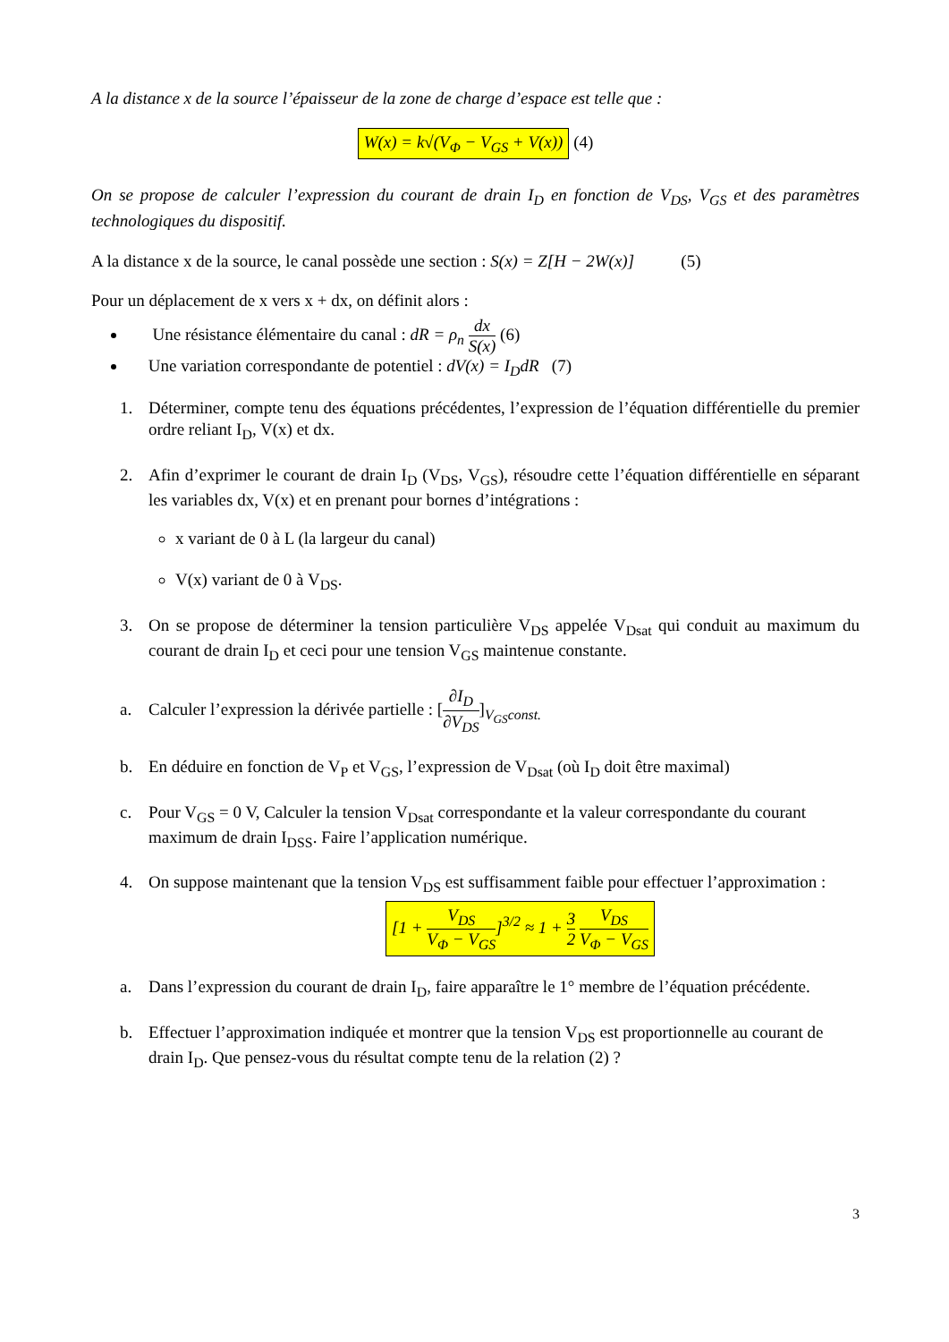A la distance x de la source l’épaisseur de la zone de charge d’espace est telle que :
W(x) = k√(V<sub>Φ</sub> − V<sub>GS</sub> + V(x)) (4)
On se propose de calculer l’expression du courant de drain I<sub>D</sub> en fonction de V<sub>DS</sub>, V<sub>GS</sub> et des paramètres technologiques du dispositif.
A la distance x de la source, le canal possède une section : S(x) = Z[H − 2W(x)] (5)
Pour un déplacement de x vers x + dx, on définit alors :
Une résistance élémentaire du canal : dR = ρ<sub>n</sub> dx S(x) (6)
Une variation correspondante de potentiel : dV(x) = I<sub>D</sub>dR (7)
1. Déterminer, compte tenu des équations précédentes, l’expression de l’équation différentielle du premier ordre reliant I<sub>D</sub>, V(x) et dx.
2. Afin d’exprimer le courant de drain I<sub>D</sub> (V<sub>DS</sub>, V<sub>GS</sub>), résoudre cette l’équation différentielle en séparant les variables dx, V(x) et en prenant pour bornes d’intégrations :
x variant de 0 à L (la largeur du canal)
V(x) variant de 0 à V<sub>DS</sub>.
3. On se propose de déterminer la tension particulière V<sub>DS</sub> appelée V<sub>Dsat</sub> qui conduit au maximum du courant de drain I<sub>D</sub> et ceci pour une tension V<sub>GS</sub> maintenue constante.
a. Calculer l’expression la dérivée partielle : [∂I<sub>D</sub> ∂V<sub>DS</sub>]<sub>V<sub>GS</sub>const.</sub>
b. En déduire en fonction de V<sub>P</sub> et V<sub>GS</sub>, l’expression de V<sub>Dsat</sub> (où I<sub>D</sub> doit être maximal)
c. Pour V<sub>GS</sub> = 0 V, Calculer la tension V<sub>Dsat</sub> correspondante et la valeur correspondante du courant maximum de drain I<sub>DSS</sub>. Faire l’application numérique.
4. On suppose maintenant que la tension V<sub>DS</sub> est suffisamment faible pour effectuer l’approximation :
[1 + V<sub>DS</sub> V<sub>Φ</sub> − V<sub>GS</sub>]<sup>3/2</sup> ≈ 1 + 3 2 V<sub>DS</sub> V<sub>Φ</sub> − V<sub>GS</sub>
a. Dans l’expression du courant de drain I<sub>D</sub>, faire apparaître le 1° membre de l’équation précédente.
b. Effectuer l’approximation indiquée et montrer que la tension V<sub>DS</sub> est proportionnelle au courant de drain I<sub>D</sub>. Que pensez-vous du résultat compte tenu de la relation (2) ?
3